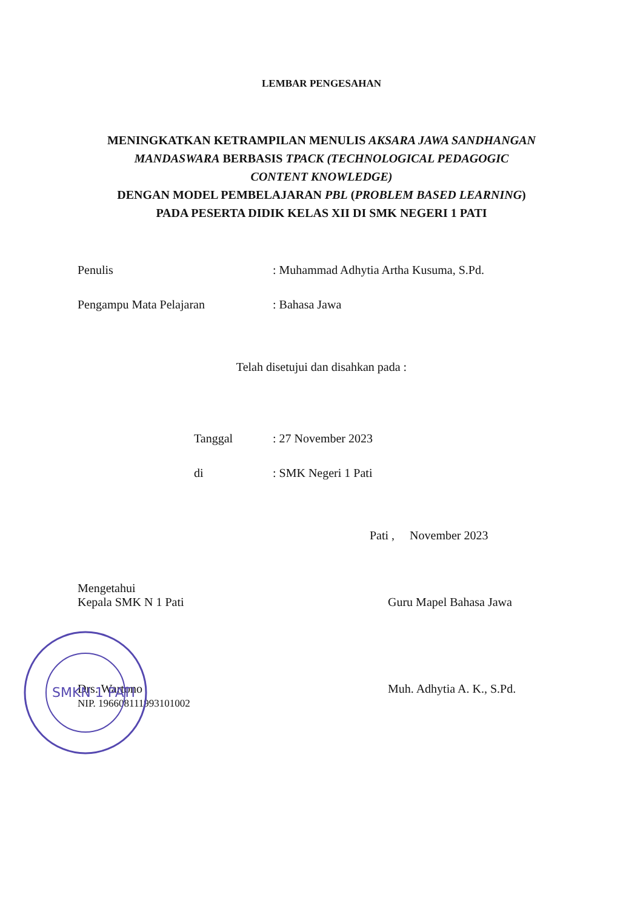LEMBAR PENGESAHAN
MENINGKATKAN KETRAMPILAN MENULIS AKSARA JAWA SANDHANGAN
MANDASWARA BERBASIS TPACK (TECHNOLOGICAL PEDAGOGIC
CONTENT KNOWLEDGE)
DENGAN MODEL PEMBELAJARAN PBL (PROBLEM BASED LEARNING)
PADA PESERTA DIDIK KELAS XII DI SMK NEGERI 1 PATI
Penulis : Muhammad Adhytia Artha Kusuma, S.Pd.
Pengampu Mata Pelajaran : Bahasa Jawa
Telah disetujui dan disahkan pada :
Tanggal : 27 November 2023
di : SMK Negeri 1 Pati
Pati , November 2023
Mengetahui
Kepala SMK N 1 Pati
Drs. Wartono
NIP. 196608111993101002
Guru Mapel Bahasa Jawa
Muh. Adhytia A. K., S.Pd.
SMKN 1 PATI